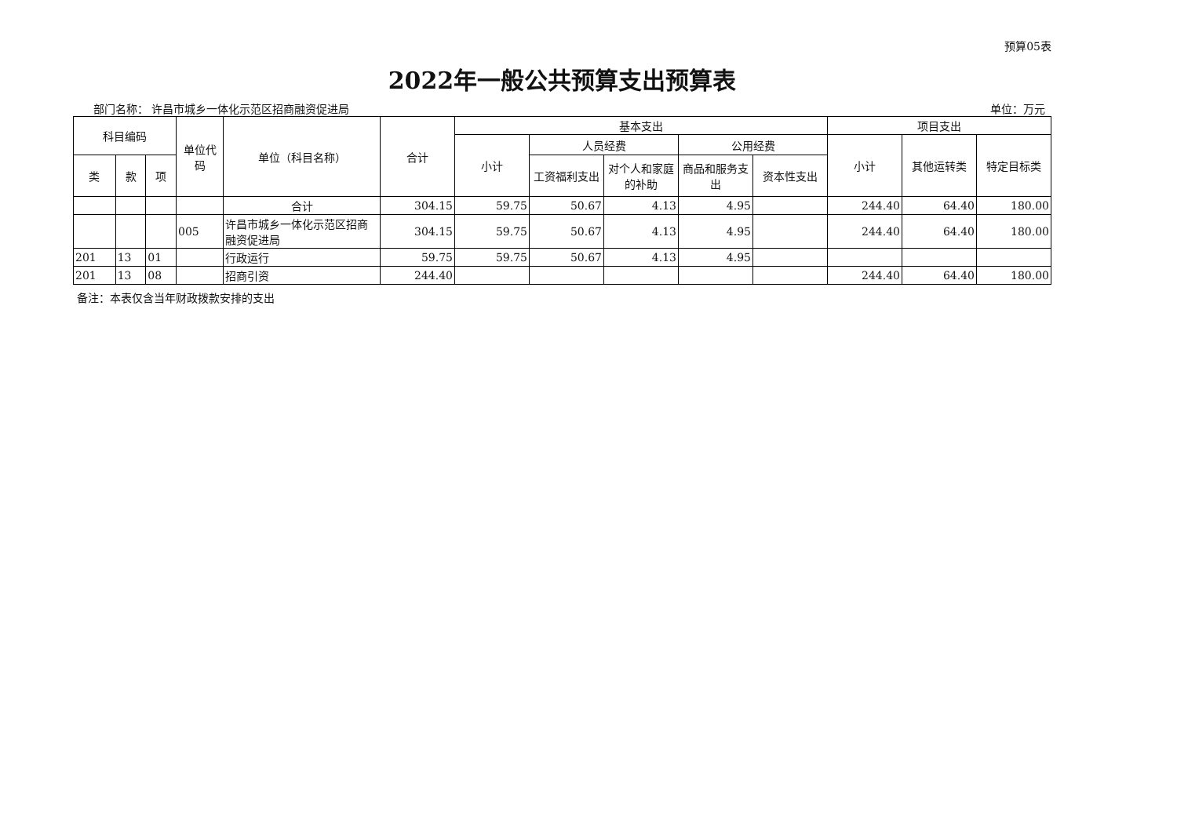预算05表
2022年一般公共预算支出预算表
部门名称： 许昌市城乡一体化示范区招商融资促进局 单位：万元
| 科目编码 | | | 单位代码 | 单位（科目名称） | 合计 | 基本支出 | | | | | 项目支出 | | |
| --- | --- | --- | --- | --- | --- | --- | --- | --- | --- | --- | --- | --- | --- |
| | | | | | | 小计 | 人员经费 | | 公用经费 | | 小计 | 其他运转类 | 特定目标类 |
| 类 | 款 | 项 | | | | | 工资福利支出 | 对个人和家庭的补助 | 商品和服务支出 | 资本性支出 | | | |
| | | | | 合计 | 304.15 | 59.75 | 50.67 | 4.13 | 4.95 | | 244.40 | 64.40 | 180.00 |
| | | | 005 | 许昌市城乡一体化示范区招商融资促进局 | 304.15 | 59.75 | 50.67 | 4.13 | 4.95 | | 244.40 | 64.40 | 180.00 |
| 201 | 13 | 01 | | 行政运行 | 59.75 | 59.75 | 50.67 | 4.13 | 4.95 | | | | |
| 201 | 13 | 08 | | 招商引资 | 244.40 | | | | | | 244.40 | 64.40 | 180.00 |
备注：本表仅含当年财政拨款安排的支出